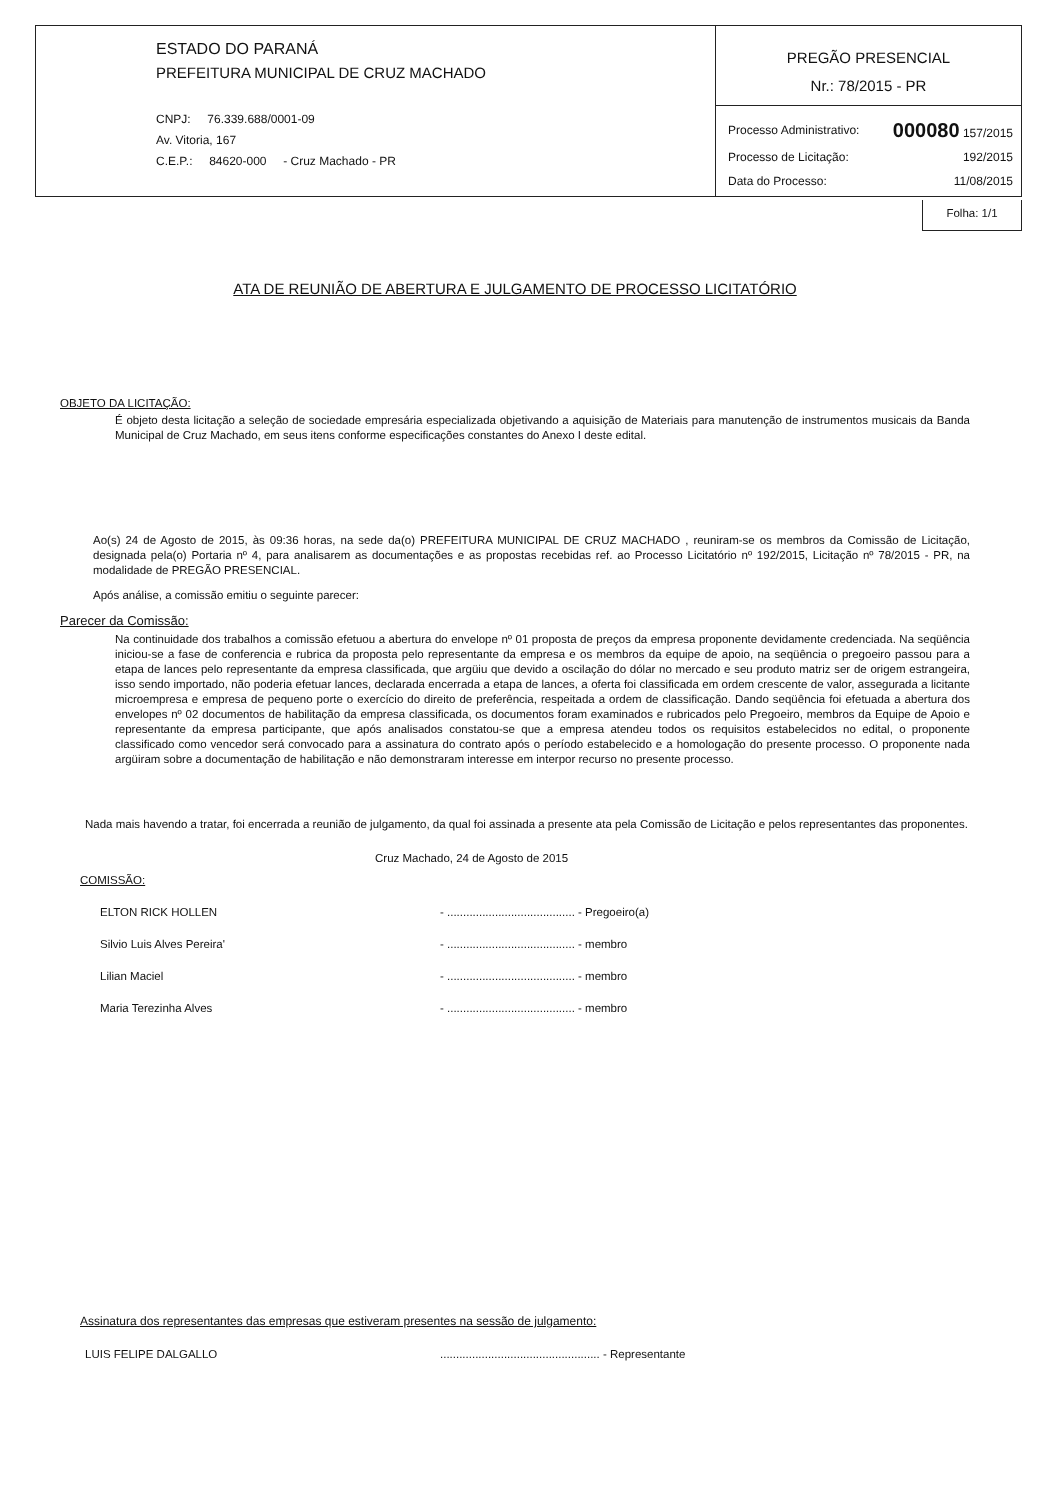ESTADO DO PARANÁ
PREFEITURA MUNICIPAL DE CRUZ MACHADO
CNPJ: 76.339.688/0001-09
Av. Vitoria, 167
C.E.P.: 84620-000 - Cruz Machado - PR
PREGÃO PRESENCIAL
Nr.: 78/2015 - PR
Processo Administrativo: 000080 157/2015
Processo de Licitação: 192/2015
Data do Processo: 11/08/2015
Folha: 1/1
ATA DE REUNIÃO DE ABERTURA E JULGAMENTO DE PROCESSO LICITATÓRIO
OBJETO DA LICITAÇÃO:
É objeto desta licitação a seleção de sociedade empresária especializada objetivando a aquisição de Materiais para manutenção de instrumentos musicais da Banda Municipal de Cruz Machado, em seus itens conforme especificações constantes do Anexo I deste edital.
Ao(s) 24 de Agosto de 2015, às 09:36 horas, na sede da(o) PREFEITURA MUNICIPAL DE CRUZ MACHADO , reuniram-se os membros da Comissão de Licitação, designada pela(o) Portaria nº 4, para analisarem as documentações e as propostas recebidas ref. ao Processo Licitatório nº 192/2015, Licitação nº 78/2015 - PR, na modalidade de PREGÃO PRESENCIAL.
Após análise, a comissão emitiu o seguinte parecer:
Parecer da Comissão:
Na continuidade dos trabalhos a comissão efetuou a abertura do envelope nº 01 proposta de preços da empresa proponente devidamente credenciada. Na seqüência iniciou-se a fase de conferencia e rubrica da proposta pelo representante da empresa e os membros da equipe de apoio, na seqüência o pregoeiro passou para a etapa de lances pelo representante da empresa classificada, que argüiu que devido a oscilação do dólar no mercado e seu produto matriz ser de origem estrangeira, isso sendo importado, não poderia efetuar lances, declarada encerrada a etapa de lances, a oferta foi classificada em ordem crescente de valor, assegurada a licitante microempresa e empresa de pequeno porte o exercício do direito de preferência, respeitada a ordem de classificação. Dando seqüência foi efetuada a abertura dos envelopes nº 02 documentos de habilitação da empresa classificada, os documentos foram examinados e rubricados pelo Pregoeiro, membros da Equipe de Apoio e representante da empresa participante, que após analisados constatou-se que a empresa atendeu todos os requisitos estabelecidos no edital, o proponente classificado como vencedor será convocado para a assinatura do contrato após o período estabelecido e a homologação do presente processo. O proponente nada argüiram sobre a documentação de habilitação e não demonstraram interesse em interpor recurso no presente processo.
Nada mais havendo a tratar, foi encerrada a reunião de julgamento, da qual foi assinada a presente ata pela Comissão de Licitação e pelos representantes das proponentes.
Cruz Machado, 24 de Agosto de 2015
COMISSÃO:
ELTON RICK HOLLEN - ........................................ - Pregoeiro(a)
Silvio Luis Alves Pereira' - ........................................ - membro
Lilian Maciel - ........................................ - membro
Maria Terezinha Alves - ........................................ - membro
Assinatura dos representantes das empresas que estiveram presentes na sessão de julgamento:
LUIS FELIPE DALGALLO.................................................. - Representante